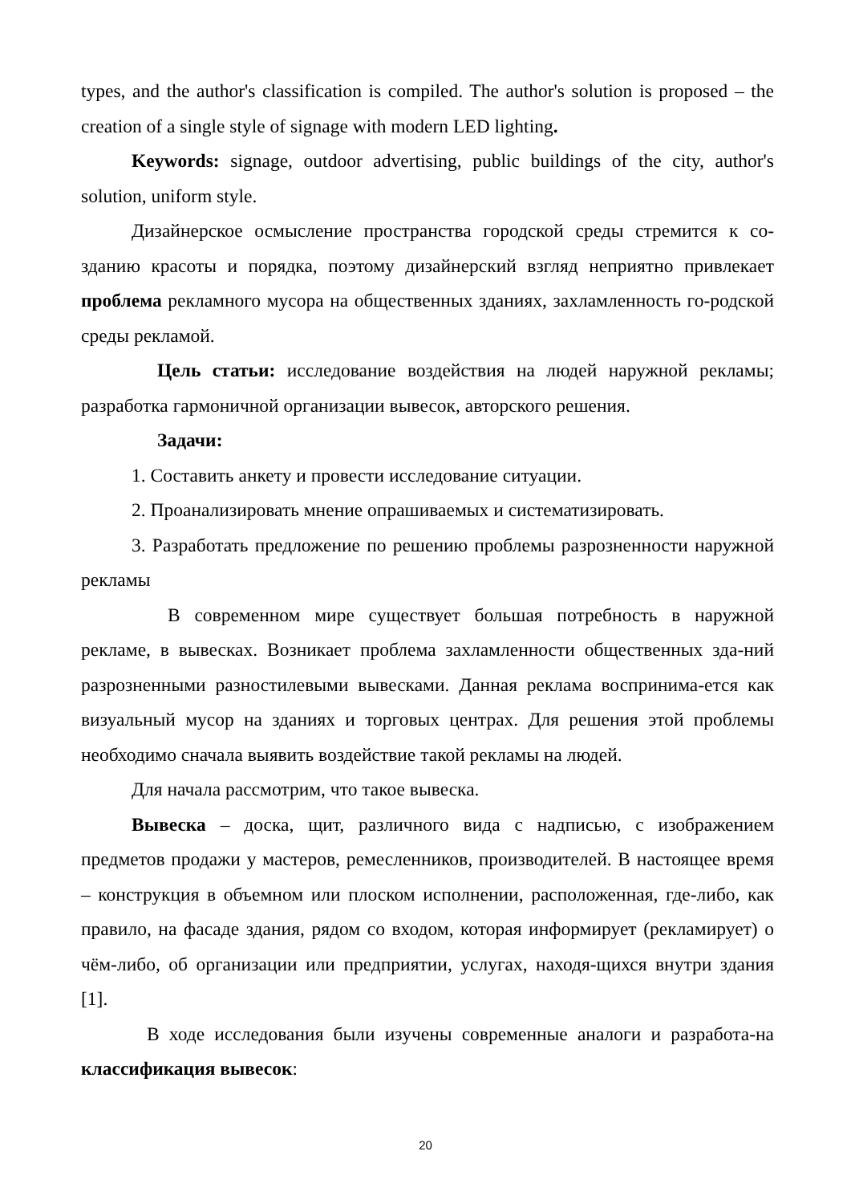types, and the author's classification is compiled. The author's solution is proposed – the creation of a single style of signage with modern LED lighting.
Keywords: signage, outdoor advertising, public buildings of the city, author's solution, uniform style.
Дизайнерское осмысление пространства городской среды стремится к со-зданию красоты и порядка, поэтому дизайнерский взгляд неприятно привлекает проблема рекламного мусора на общественных зданиях, захламленность го-родской среды рекламой.
Цель статьи: исследование воздействия на людей наружной рекламы; разработка гармоничной организации вывесок, авторского решения.
Задачи:
1. Составить анкету и провести исследование ситуации.
2. Проанализировать мнение опрашиваемых и систематизировать.
3. Разработать предложение по решению проблемы разрозненности наружной рекламы
В современном мире существует большая потребность в наружной рекламе, в вывесках. Возникает проблема захламленности общественных зда-ний разрозненными разностилевыми вывесками. Данная реклама воспринима-ется как визуальный мусор на зданиях и торговых центрах. Для решения этой проблемы необходимо сначала выявить воздействие такой рекламы на людей.
Для начала рассмотрим, что такое вывеска.
Вывеска – доска, щит, различного вида с надписью, с изображением предметов продажи у мастеров, ремесленников, производителей. В настоящее время – конструкция в объемном или плоском исполнении, расположенная, где-либо, как правило, на фасаде здания, рядом со входом, которая информирует (рекламирует) о чём-либо, об организации или предприятии, услугах, находя-щихся внутри здания [1].
В ходе исследования были изучены современные аналоги и разработа-на классификация вывесок:
20